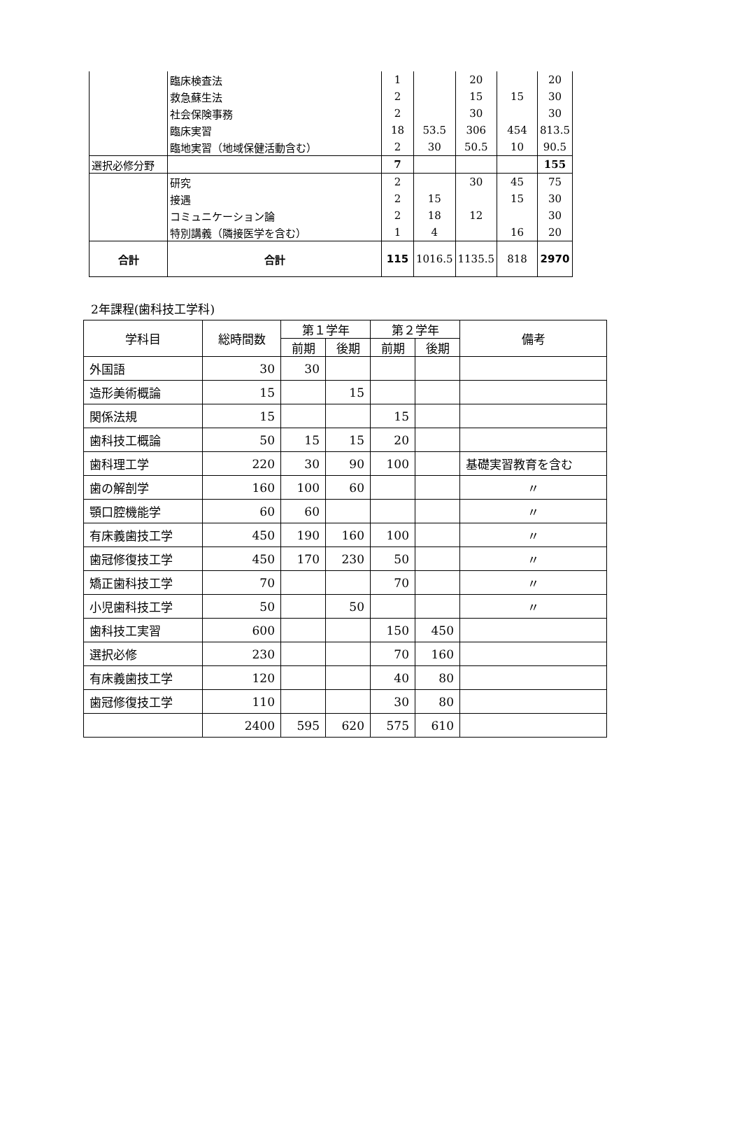| | 臨床検査法 | 1 | | 20 | | 20 |
| | 救急蘇生法 | 2 | | 15 | 15 | 30 |
| | 社会保険事務 | 2 | | 30 | | 30 |
| | 臨床実習 | 18 | 53.5 | 306 | 454 | 813.5 |
| | 臨地実習（地域保健活動含む） | 2 | 30 | 50.5 | 10 | 90.5 |
| 選択必修分野 | | 7 | | | | 155 |
| | 研究 | 2 | | 30 | 45 | 75 |
| | 接遇 | 2 | 15 | | 15 | 30 |
| | コミュニケーション論 | 2 | 18 | 12 | | 30 |
| | 特別講義（隣接医学を含む） | 1 | 4 | | 16 | 20 |
| 合計 | 合計 | 115 | 1016.5 | 1135.5 | 818 | 2970 |
2年課程(歯科技工学科)
| 学科目 | 総時間数 | 第１学年 | | 第２学年 | | 備考 |
| --- | --- | --- | --- | --- | --- | --- |
| | | 前期 | 後期 | 前期 | 後期 | |
| 外国語 | 30 | 30 | | | | |
| 造形美術概論 | 15 | | 15 | | | |
| 関係法規 | 15 | | | 15 | | |
| 歯科技工概論 | 50 | 15 | 15 | 20 | | |
| 歯科理工学 | 220 | 30 | 90 | 100 | | 基礎実習教育を含む |
| 歯の解剖学 | 160 | 100 | 60 | | | 〃 |
| 顎口腔機能学 | 60 | 60 | | | | 〃 |
| 有床義歯技工学 | 450 | 190 | 160 | 100 | | 〃 |
| 歯冠修復技工学 | 450 | 170 | 230 | 50 | | 〃 |
| 矯正歯科技工学 | 70 | | | 70 | | 〃 |
| 小児歯科技工学 | 50 | | 50 | | | 〃 |
| 歯科技工実習 | 600 | | | 150 | 450 | |
| 選択必修 | 230 | | | 70 | 160 | |
| 有床義歯技工学 | 120 | | | 40 | 80 | |
| 歯冠修復技工学 | 110 | | | 30 | 80 | |
| | 2400 | 595 | 620 | 575 | 610 | |